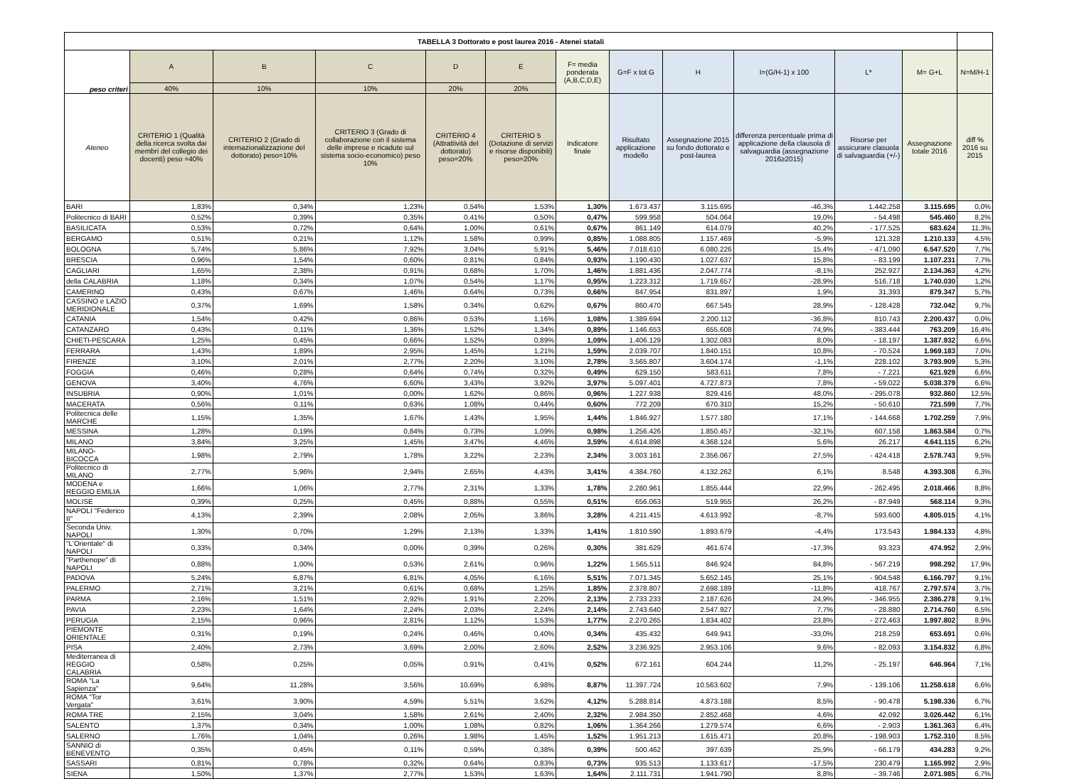| TABELLA 3 Dottorato e post laurea 2016 - Atenei statali | | | | | | | | | | | | |
| --- | --- | --- | --- | --- | --- | --- | --- | --- | --- | --- | --- | --- |
| peso criteri | A | B | C | D | E | F= media ponderata (A,B,C,D,E) | G=F x tot G | H | I=(G/H-1) x 100 | L* | M= G+L | N=M/H-1 |
| | 40% | 10% | 10% | 20% | 20% | | | | | | | |
| Ateneo | CRITERIO 1 (Qualità della ricerca svolta dai membri del collegio dei docenti) peso =40% | CRITERIO 2 (Grado di internazionalizzazione del dottorato) peso=10% | CRITERIO 3 (Grado di collaborazione con il sistema delle imprese e ricadute sul sistema socio-economico) peso 10% | CRITERIO 4 (Attrattività del dottorato) peso=20% | CRITERIO 5 (Dotazione di servizi e risorse disponibili) peso=20% | Indicatore finale | Risultato applicazione modello | Assegnazione 2015 su fondo dottorato e post-laurea | differenza percentuale prima di applicazione della clausola di salvaguardia (assegnazione 2016≥2015) | Risorse per assicurare clasuola di salvaguardia (+/-) | Assegnazione totale 2016 | diff % 2016 su 2015 |
| BARI | 1,83% | 0,34% | 1,23% | 0,54% | 1,53% | 1,30% | 1.673.437 | 3.115.695 | -46,3% | 1.442.258 | 3.115.695 | 0,0% |
| Politecnico di BARI | 0,52% | 0,39% | 0,35% | 0,41% | 0,50% | 0,47% | 599.958 | 504.064 | 19,0% | - 54.498 | 545.460 | 8,2% |
| BASILICATA | 0,53% | 0,72% | 0,64% | 1,00% | 0,61% | 0,67% | 861.149 | 614.079 | 40,2% | - 177.525 | 683.624 | 11,3% |
| BERGAMO | 0,51% | 0,21% | 1,12% | 1,58% | 0,99% | 0,85% | 1.088.805 | 1.157.469 | -5,9% | 121.328 | 1.210.133 | 4,5% |
| BOLOGNA | 5,74% | 5,86% | 7,92% | 3,04% | 5,91% | 5,46% | 7.018.610 | 6.080.226 | 15,4% | - 471.090 | 6.547.520 | 7,7% |
| BRESCIA | 0,96% | 1,54% | 0,60% | 0,81% | 0,84% | 0,93% | 1.190.430 | 1.027.637 | 15,8% | - 83.199 | 1.107.231 | 7,7% |
| CAGLIARI | 1,65% | 2,38% | 0,91% | 0,68% | 1,70% | 1,46% | 1.881.436 | 2.047.774 | -8,1% | 252.927 | 2.134.363 | 4,2% |
| della CALABRIA | 1,18% | 0,34% | 1,07% | 0,54% | 1,17% | 0,95% | 1.223.312 | 1.719.657 | -28,9% | 516.718 | 1.740.030 | 1,2% |
| CAMERINO | 0,43% | 0,67% | 1,46% | 0,64% | 0,73% | 0,66% | 847.954 | 831.897 | 1,9% | 31.393 | 879.347 | 5,7% |
| CASSINO e LAZIO MERIDIONALE | 0,37% | 1,69% | 1,58% | 0,34% | 0,62% | 0,67% | 860.470 | 667.545 | 28,9% | - 128.428 | 732.042 | 9,7% |
| CATANIA | 1,54% | 0,42% | 0,86% | 0,53% | 1,16% | 1,08% | 1.389.694 | 2.200.112 | -36,8% | 810.743 | 2.200.437 | 0,0% |
| CATANZARO | 0,43% | 0,11% | 1,36% | 1,52% | 1,34% | 0,89% | 1.146.653 | 655.608 | 74,9% | - 383.444 | 763.209 | 16,4% |
| CHIETI-PESCARA | 1,25% | 0,45% | 0,66% | 1,52% | 0,89% | 1,09% | 1.406.129 | 1.302.083 | 8,0% | - 18.197 | 1.387.932 | 6,6% |
| FERRARA | 1,43% | 1,89% | 2,95% | 1,45% | 1,21% | 1,59% | 2.039.707 | 1.840.151 | 10,8% | - 70.524 | 1.969.183 | 7,0% |
| FIRENZE | 3,10% | 2,01% | 2,77% | 2,20% | 3,10% | 2,78% | 3.565.807 | 3.604.174 | -1,1% | 228.102 | 3.793.909 | 5,3% |
| FOGGIA | 0,46% | 0,28% | 0,64% | 0,74% | 0,32% | 0,49% | 629.150 | 583.611 | 7,8% | - 7.221 | 621.929 | 6,6% |
| GENOVA | 3,40% | 4,76% | 6,60% | 3,43% | 3,92% | 3,97% | 5.097.401 | 4.727.873 | 7,8% | - 59.022 | 5.038.379 | 6,6% |
| INSUBRIA | 0,90% | 1,01% | 0,00% | 1,62% | 0,86% | 0,96% | 1.227.938 | 829.416 | 48,0% | - 295.078 | 932.860 | 12,5% |
| MACERATA | 0,56% | 0,11% | 0,63% | 1,08% | 0,44% | 0,60% | 772.209 | 670.310 | 15,2% | - 50.610 | 721.599 | 7,7% |
| Politecnica delle MARCHE | 1,15% | 1,35% | 1,67% | 1,43% | 1,95% | 1,44% | 1.846.927 | 1.577.180 | 17,1% | - 144.668 | 1.702.259 | 7,9% |
| MESSINA | 1,28% | 0,19% | 0,84% | 0,73% | 1,09% | 0,98% | 1.256.426 | 1.850.457 | -32,1% | 607.158 | 1.863.584 | 0,7% |
| MILANO | 3,84% | 3,25% | 1,45% | 3,47% | 4,46% | 3,59% | 4.614.898 | 4.368.124 | 5,6% | 26.217 | 4.641.115 | 6,2% |
| MILANO-BICOCCA | 1,98% | 2,79% | 1,78% | 3,22% | 2,23% | 2,34% | 3.003.161 | 2.356.067 | 27,5% | - 424.418 | 2.578.743 | 9,5% |
| Politecnico di MILANO | 2,77% | 5,96% | 2,94% | 2,65% | 4,43% | 3,41% | 4.384.760 | 4.132.262 | 6,1% | 8.548 | 4.393.308 | 6,3% |
| MODENA e REGGIO EMILIA | 1,66% | 1,06% | 2,77% | 2,31% | 1,33% | 1,78% | 2.280.961 | 1.855.444 | 22,9% | - 262.495 | 2.018.466 | 8,8% |
| MOLISE | 0,39% | 0,25% | 0,45% | 0,88% | 0,55% | 0,51% | 656.063 | 519.955 | 26,2% | - 87.949 | 568.114 | 9,3% |
| NAPOLI "Federico II" | 4,13% | 2,39% | 2,08% | 2,05% | 3,86% | 3,28% | 4.211.415 | 4.613.992 | -8,7% | 593.600 | 4.805.015 | 4,1% |
| Seconda Univ. NAPOLI | 1,30% | 0,70% | 1,29% | 2,13% | 1,33% | 1,41% | 1.810.590 | 1.893.679 | -4,4% | 173.543 | 1.984.133 | 4,8% |
| "L'Orientale" di NAPOLI | 0,33% | 0,34% | 0,00% | 0,39% | 0,26% | 0,30% | 381.629 | 461.674 | -17,3% | 93.323 | 474.952 | 2,9% |
| "Parthenope" di NAPOLI | 0,88% | 1,00% | 0,53% | 2,61% | 0,96% | 1,22% | 1.565.511 | 846.924 | 84,8% | - 567.219 | 998.292 | 17,9% |
| PADOVA | 5,24% | 6,87% | 6,81% | 4,05% | 6,16% | 5,51% | 7.071.345 | 5.652.145 | 25,1% | - 904.548 | 6.166.797 | 9,1% |
| PALERMO | 2,71% | 3,21% | 0,61% | 0,68% | 1,25% | 1,85% | 2.378.807 | 2.698.189 | -11,8% | 418.767 | 2.797.574 | 3,7% |
| PARMA | 2,16% | 1,51% | 2,92% | 1,91% | 2,20% | 2,13% | 2.733.233 | 2.187.626 | 24,9% | - 346.955 | 2.386.278 | 9,1% |
| PAVIA | 2,23% | 1,64% | 2,24% | 2,03% | 2,24% | 2,14% | 2.743.640 | 2.547.927 | 7,7% | - 28.880 | 2.714.760 | 6,5% |
| PERUGIA | 2,15% | 0,96% | 2,81% | 1,12% | 1,53% | 1,77% | 2.270.265 | 1.834.402 | 23,8% | - 272.463 | 1.997.802 | 8,9% |
| PIEMONTE ORIENTALE | 0,31% | 0,19% | 0,24% | 0,46% | 0,40% | 0,34% | 435.432 | 649.941 | -33,0% | 218.259 | 653.691 | 0,6% |
| PISA | 2,40% | 2,73% | 3,69% | 2,00% | 2,60% | 2,52% | 3.236.925 | 2.953.106 | 9,6% | - 82.093 | 3.154.832 | 6,8% |
| Mediterranea di REGGIO CALABRIA | 0,58% | 0,25% | 0,05% | 0,91% | 0,41% | 0,52% | 672.161 | 604.244 | 11,2% | - 25.197 | 646.964 | 7,1% |
| ROMA "La Sapienza" | 9,64% | 11,28% | 3,56% | 10,69% | 6,98% | 8,87% | 11.397.724 | 10.563.602 | 7,9% | - 139.106 | 11.258.618 | 6,6% |
| ROMA "Tor Vergata" | 3,61% | 3,90% | 4,59% | 5,51% | 3,62% | 4,12% | 5.288.814 | 4.873.188 | 8,5% | - 90.478 | 5.198.336 | 6,7% |
| ROMA TRE | 2,15% | 3,04% | 1,58% | 2,61% | 2,40% | 2,32% | 2.984.350 | 2.852.468 | 4,6% | 42.092 | 3.026.442 | 6,1% |
| SALENTO | 1,37% | 0,34% | 1,00% | 1,08% | 0,82% | 1,06% | 1.364.266 | 1.279.574 | 6,6% | - 2.903 | 1.361.363 | 6,4% |
| SALERNO | 1,76% | 1,04% | 0,26% | 1,98% | 1,45% | 1,52% | 1.951.213 | 1.615.471 | 20,8% | - 198.903 | 1.752.310 | 8,5% |
| SANNIO di BENEVENTO | 0,35% | 0,45% | 0,11% | 0,59% | 0,38% | 0,39% | 500.462 | 397.639 | 25,9% | - 66.179 | 434.283 | 9,2% |
| SASSARI | 0,81% | 0,78% | 0,32% | 0,64% | 0,83% | 0,73% | 935.513 | 1.133.617 | -17,5% | 230.479 | 1.165.992 | 2,9% |
| SIENA | 1,50% | 1,37% | 2,77% | 1,53% | 1,63% | 1,64% | 2.111.731 | 1.941.790 | 8,8% | - 39.746 | 2.071.985 | 6,7% |